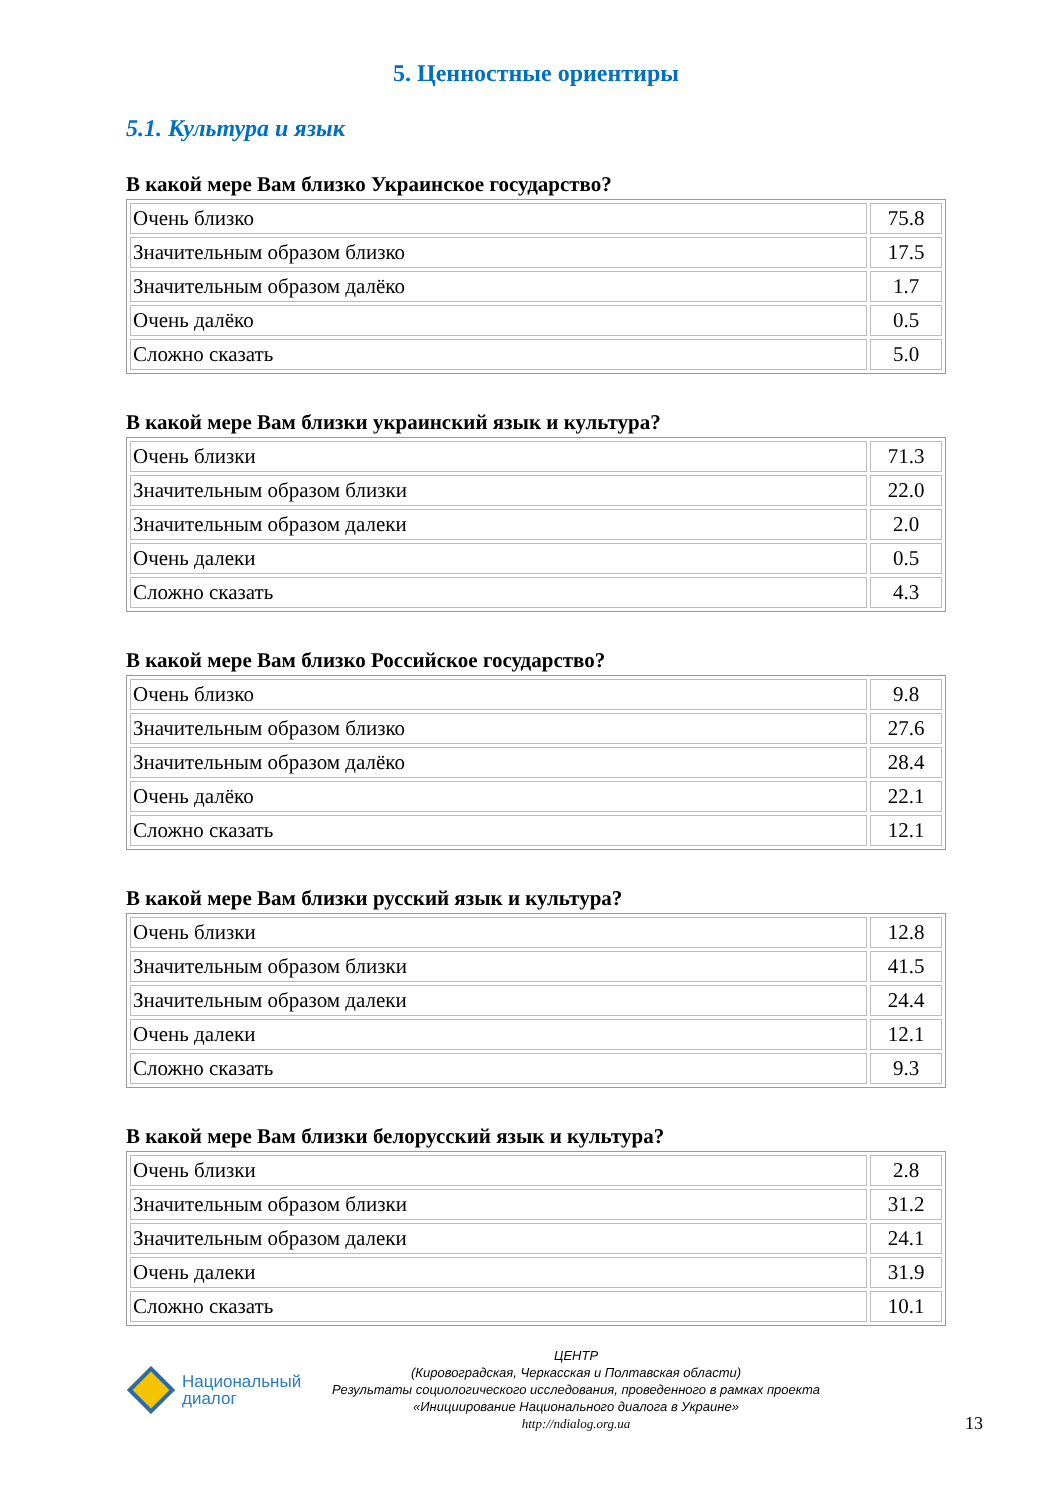5. Ценностные ориентиры
5.1. Культура и язык
В какой мере Вам близко Украинское государство?
| Очень близко | 75.8 |
| Значительным образом близко | 17.5 |
| Значительным образом далёко | 1.7 |
| Очень далёко | 0.5 |
| Сложно сказать | 5.0 |
В какой мере Вам близки украинский язык и культура?
| Очень близки | 71.3 |
| Значительным образом близки | 22.0 |
| Значительным образом далеки | 2.0 |
| Очень далеки | 0.5 |
| Сложно сказать | 4.3 |
В какой мере Вам близко Российское государство?
| Очень близко | 9.8 |
| Значительным образом близко | 27.6 |
| Значительным образом далёко | 28.4 |
| Очень далёко | 22.1 |
| Сложно сказать | 12.1 |
В какой мере Вам близки русский язык и культура?
| Очень близки | 12.8 |
| Значительным образом близки | 41.5 |
| Значительным образом далеки | 24.4 |
| Очень далеки | 12.1 |
| Сложно сказать | 9.3 |
В какой мере Вам близки белорусский язык и культура?
| Очень близки | 2.8 |
| Значительным образом близки | 31.2 |
| Значительным образом далеки | 24.1 |
| Очень далеки | 31.9 |
| Сложно сказать | 10.1 |
Национальный
диалог
ЦЕНТР
(Кировоградская, Черкасская и Полтавская области)
Результаты социологического исследования, проведенного в рамках проекта
«Инициирование Национального диалога в Украине»
http://ndialog.org.ua
13